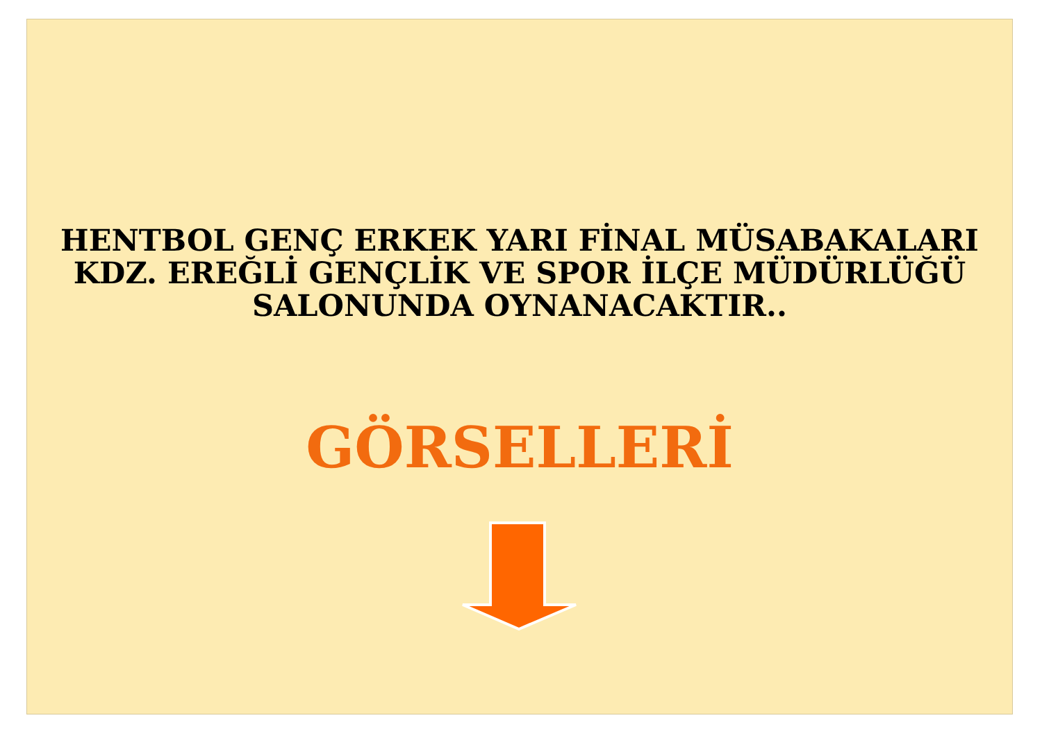HENTBOL GENÇ ERKEK YARI FİNAL MÜSABAKALARI
KDZ. EREĞLİ GENÇLİK VE SPOR İLÇE MÜDÜRLÜĞÜ
SALONUNDA OYNANACAKTIR..
GÖRSELLERİ